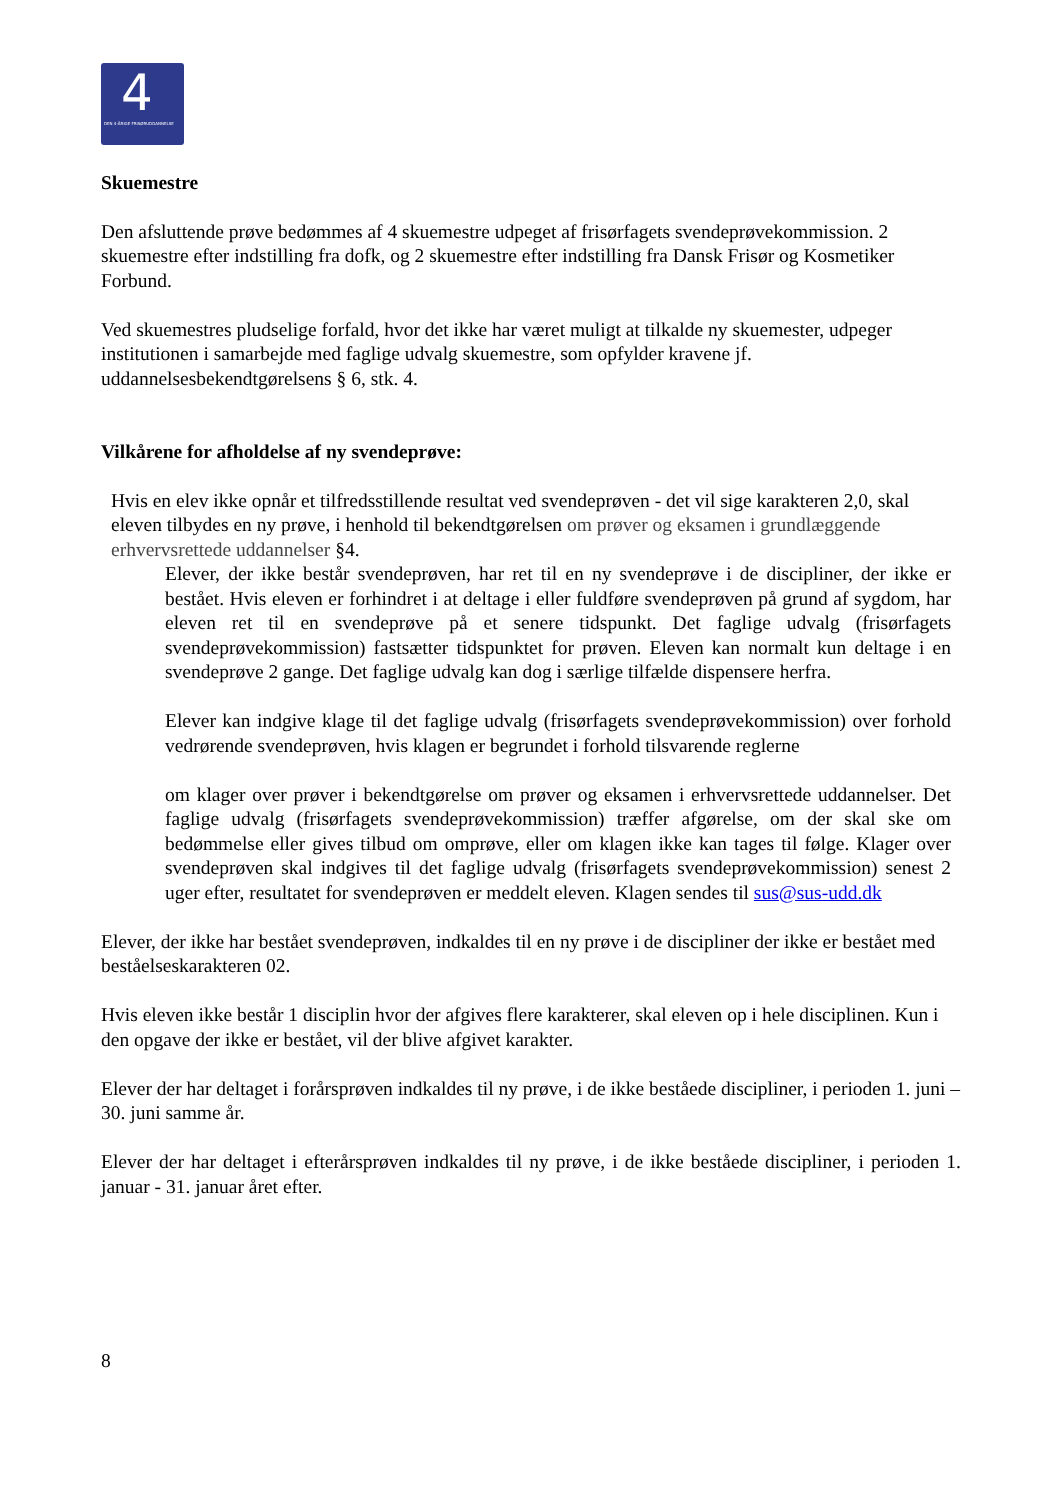4
DEN 4-ÅRIGE FRISØRUDDANNELSE
Skuemestre
Den afsluttende prøve bedømmes af 4 skuemestre udpeget af frisørfagets svendeprøvekommission. 2 skuemestre efter indstilling fra dofk, og 2 skuemestre efter indstilling fra Dansk Frisør og Kosmetiker Forbund.
Ved skuemestres pludselige forfald, hvor det ikke har været muligt at tilkalde ny skuemester, udpeger institutionen i samarbejde med faglige udvalg skuemestre, som opfylder kravene jf. uddannelsesbekendtgørelsens § 6, stk. 4.
Vilkårene for afholdelse af ny svendeprøve:
Hvis en elev ikke opnår et tilfredsstillende resultat ved svendeprøven - det vil sige karakteren 2,0, skal eleven tilbydes en ny prøve, i henhold til bekendtgørelsen om prøver og eksamen i grundlæggende erhvervsrettede uddannelser §4.
Elever, der ikke består svendeprøven, har ret til en ny svendeprøve i de discipliner, der ikke er bestået. Hvis eleven er forhindret i at deltage i eller fuldføre svendeprøven på grund af sygdom, har eleven ret til en svendeprøve på et senere tidspunkt. Det faglige udvalg (frisørfagets svendeprøvekommission) fastsætter tidspunktet for prøven. Eleven kan normalt kun deltage i en svendeprøve 2 gange. Det faglige udvalg kan dog i særlige tilfælde dispensere herfra.
Elever kan indgive klage til det faglige udvalg (frisørfagets svendeprøvekommission) over forhold vedrørende svendeprøven, hvis klagen er begrundet i forhold tilsvarende reglerne
om klager over prøver i bekendtgørelse om prøver og eksamen i erhvervsrettede uddannelser. Det faglige udvalg (frisørfagets svendeprøvekommission) træffer afgørelse, om der skal ske om bedømmelse eller gives tilbud om omprøve, eller om klagen ikke kan tages til følge. Klager over svendeprøven skal indgives til det faglige udvalg (frisørfagets svendeprøvekommission) senest 2 uger efter, resultatet for svendeprøven er meddelt eleven. Klagen sendes til sus@sus-udd.dk
Elever, der ikke har bestået svendeprøven, indkaldes til en ny prøve i de discipliner der ikke er bestået med beståelseskarakteren 02.
Hvis eleven ikke består 1 disciplin hvor der afgives flere karakterer, skal eleven op i hele disciplinen. Kun i den opgave der ikke er bestået, vil der blive afgivet karakter.
Elever der har deltaget i forårsprøven indkaldes til ny prøve, i de ikke beståede discipliner, i perioden 1. juni – 30. juni samme år.
Elever der har deltaget i efterårsprøven indkaldes til ny prøve, i de ikke beståede discipliner, i perioden 1. januar - 31. januar året efter.
8